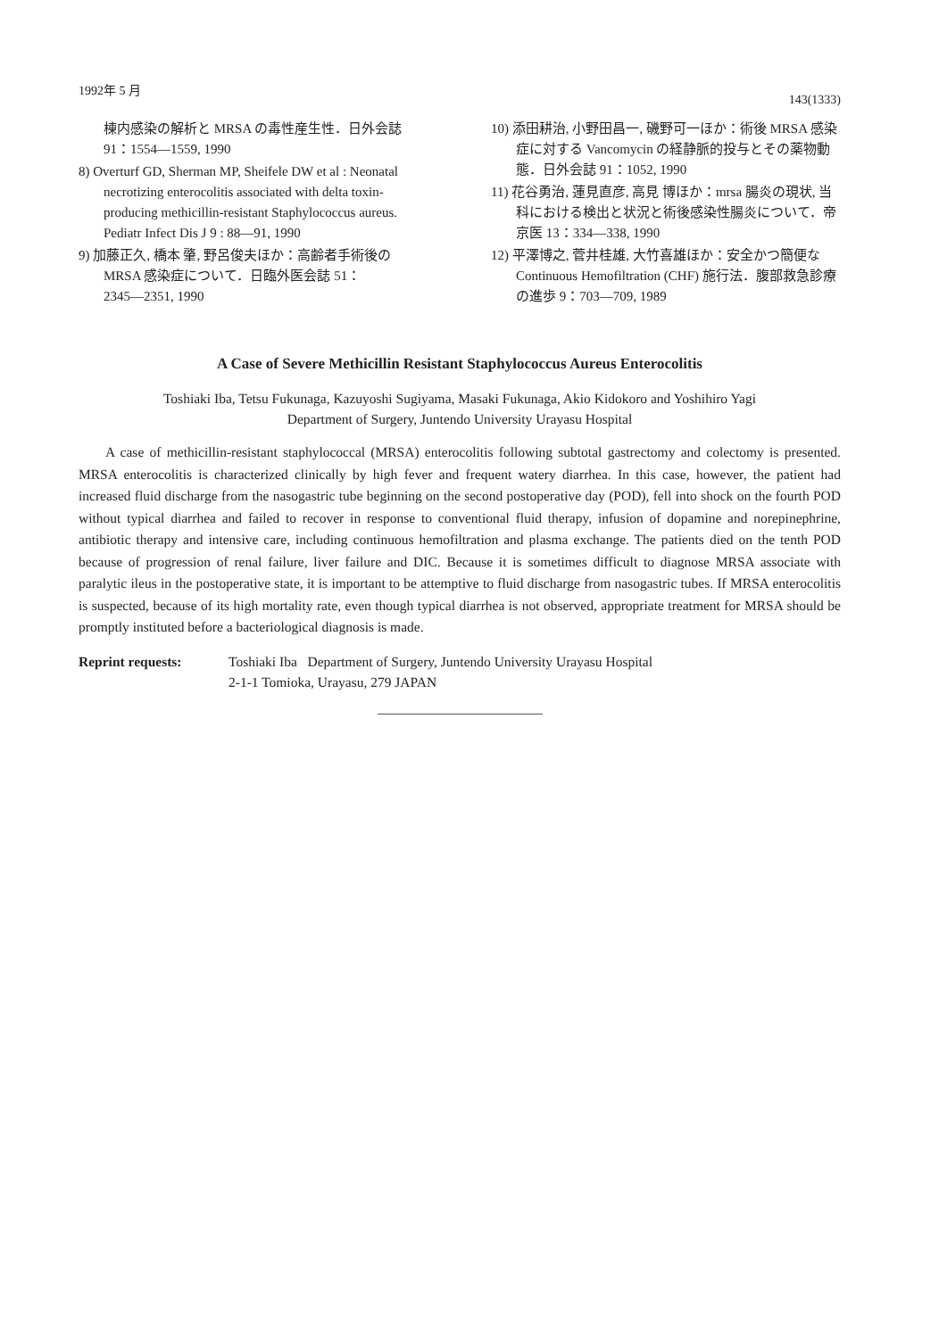1992年 5 月 143(1333)
棟内感染の解析と MRSA の毒性産生性．日外会誌 91：1554―1559, 1990
8) Overturf GD, Sherman MP, Sheifele DW et al : Neonatal necrotizing enterocolitis associated with delta toxin-producing methicillin-resistant Staphylococcus aureus. Pediatr Infect Dis J 9 : 88―91, 1990
9) 加藤正久, 橋本 肇, 野呂俊夫ほか：高齢者手術後の MRSA 感染症について．日臨外医会誌 51：2345―2351, 1990
10) 添田耕治, 小野田昌一, 磯野可一ほか：術後 MRSA 感染症に対する Vancomycin の経静脈的投与とその薬物動態．日外会誌 91：1052, 1990
11) 花谷勇治, 蓮見直彦, 高見 博ほか：mrsa 腸炎の現状, 当科における検出と状況と術後感染性腸炎について．帝京医 13：334―338, 1990
12) 平澤博之, 菅井桂雄, 大竹喜雄ほか：安全かつ簡便な Continuous Hemofiltration (CHF) 施行法．腹部救急診療の進歩 9：703―709, 1989
A Case of Severe Methicillin Resistant Staphylococcus Aureus Enterocolitis
Toshiaki Iba, Tetsu Fukunaga, Kazuyoshi Sugiyama, Masaki Fukunaga, Akio Kidokoro and Yoshihiro Yagi
Department of Surgery, Juntendo University Urayasu Hospital
A case of methicillin-resistant staphylococcal (MRSA) enterocolitis following subtotal gastrectomy and colectomy is presented. MRSA enterocolitis is characterized clinically by high fever and frequent watery diarrhea. In this case, however, the patient had increased fluid discharge from the nasogastric tube beginning on the second postoperative day (POD), fell into shock on the fourth POD without typical diarrhea and failed to recover in response to conventional fluid therapy, infusion of dopamine and norepinephrine, antibiotic therapy and intensive care, including continuous hemofiltration and plasma exchange. The patients died on the tenth POD because of progression of renal failure, liver failure and DIC. Because it is sometimes difficult to diagnose MRSA associate with paralytic ileus in the postoperative state, it is important to be attemptive to fluid discharge from nasogastric tubes. If MRSA enterocolitis is suspected, because of its high mortality rate, even though typical diarrhea is not observed, appropriate treatment for MRSA should be promptly instituted before a bacteriological diagnosis is made.
Reprint requests: Toshiaki Iba Department of Surgery, Juntendo University Urayasu Hospital
2-1-1 Tomioka, Urayasu, 279 JAPAN